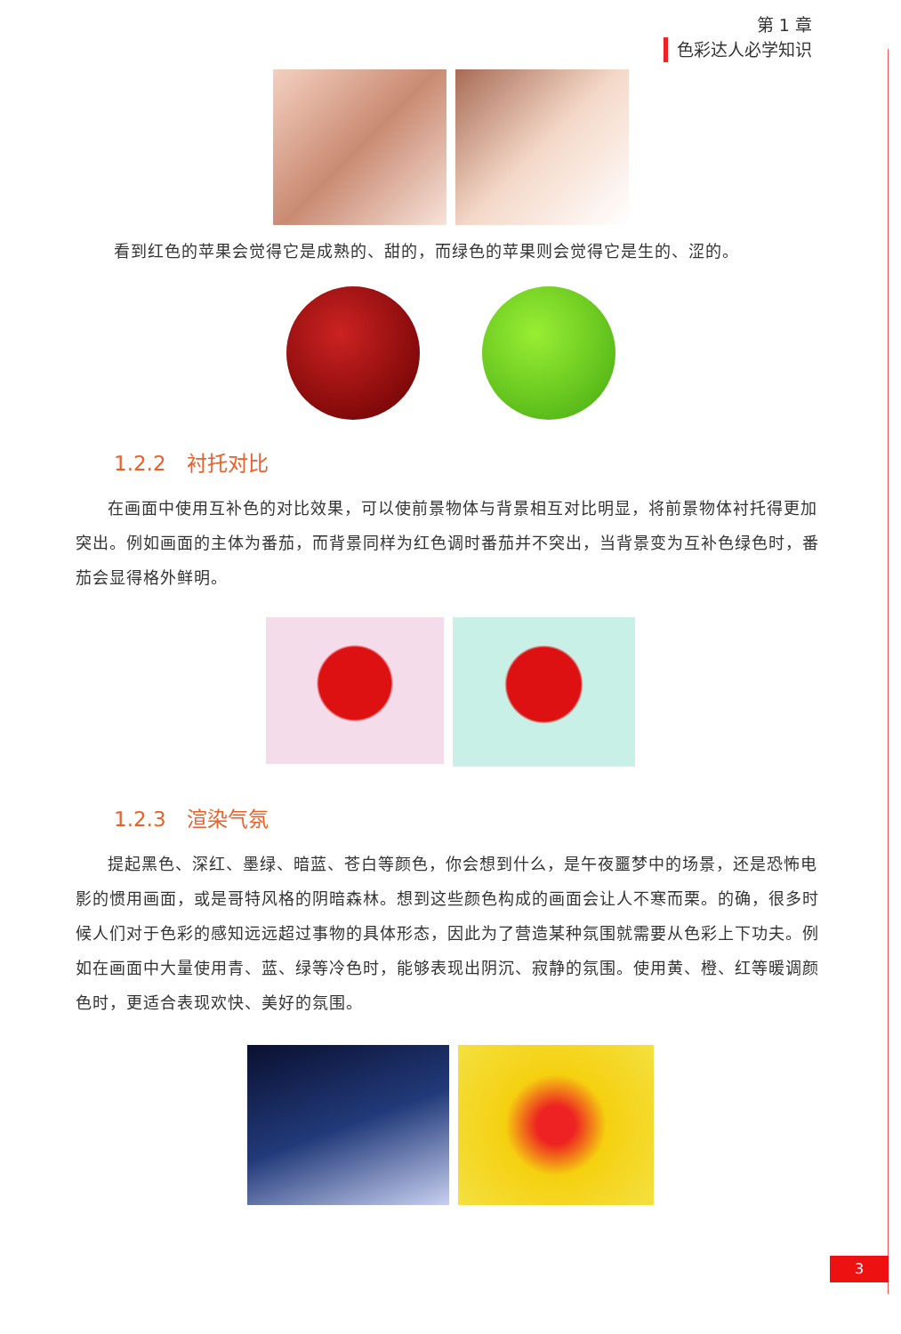第 1 章
色彩达人必学知识
看到红色的苹果会觉得它是成熟的、甜的，而绿色的苹果则会觉得它是生的、涩的。
1.2.2　衬托对比
在画面中使用互补色的对比效果，可以使前景物体与背景相互对比明显，将前景物体衬托得更加突出。例如画面的主体为番茄，而背景同样为红色调时番茄并不突出，当背景变为互补色绿色时，番茄会显得格外鲜明。
1.2.3　渲染气氛
提起黑色、深红、墨绿、暗蓝、苍白等颜色，你会想到什么，是午夜噩梦中的场景，还是恐怖电影的惯用画面，或是哥特风格的阴暗森林。想到这些颜色构成的画面会让人不寒而栗。的确，很多时候人们对于色彩的感知远远超过事物的具体形态，因此为了营造某种氛围就需要从色彩上下功夫。例如在画面中大量使用青、蓝、绿等冷色时，能够表现出阴沉、寂静的氛围。使用黄、橙、红等暖调颜色时，更适合表现欢快、美好的氛围。
3